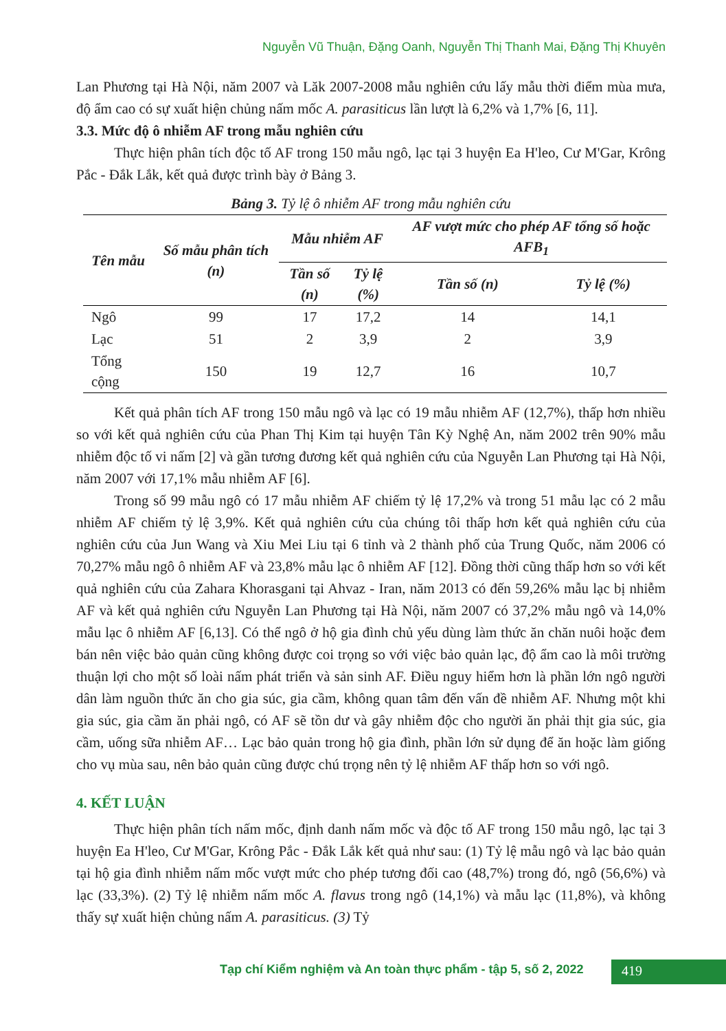Nguyễn Vũ Thuận, Đặng Oanh, Nguyễn Thị Thanh Mai, Đặng Thị Khuyên
Lan Phương tại Hà Nội, năm 2007 và Lăk 2007-2008 mẫu nghiên cứu lấy mẫu thời điểm mùa mưa, độ ẩm cao có sự xuất hiện chủng nấm mốc A. parasiticus lần lượt là 6,2% và 1,7% [6, 11].
3.3. Mức độ ô nhiễm AF trong mẫu nghiên cứu
Thực hiện phân tích độc tố AF trong 150 mẫu ngô, lạc tại 3 huyện Ea H'leo, Cư M'Gar, Krông Pắc - Đắk Lắk, kết quả được trình bày ở Bảng 3.
Bảng 3. Tỷ lệ ô nhiễm AF trong mẫu nghiên cứu
| Tên mẫu | Số mẫu phân tích (n) | Mẫu nhiễm AF | | AF vượt mức cho phép AF tổng số hoặc AFB<sub>1</sub> | |
| --- | --- | --- | --- | --- | --- |
| | | Tần số (n) | Tỷ lệ (%) | Tần số (n) | Tỷ lệ (%) |
| Ngô | 99 | 17 | 17,2 | 14 | 14,1 |
| Lạc | 51 | 2 | 3,9 | 2 | 3,9 |
| Tổng cộng | 150 | 19 | 12,7 | 16 | 10,7 |
Kết quả phân tích AF trong 150 mẫu ngô và lạc có 19 mẫu nhiễm AF (12,7%), thấp hơn nhiều so với kết quả nghiên cứu của Phan Thị Kim tại huyện Tân Kỳ Nghệ An, năm 2002 trên 90% mẫu nhiễm độc tố vi nấm [2] và gần tương đương kết quả nghiên cứu của Nguyễn Lan Phương tại Hà Nội, năm 2007 với 17,1% mẫu nhiễm AF [6].
Trong số 99 mẫu ngô có 17 mẫu nhiễm AF chiếm tỷ lệ 17,2% và trong 51 mẫu lạc có 2 mẫu nhiễm AF chiếm tỷ lệ 3,9%. Kết quả nghiên cứu của chúng tôi thấp hơn kết quả nghiên cứu của nghiên cứu của Jun Wang và Xiu Mei Liu tại 6 tỉnh và 2 thành phố của Trung Quốc, năm 2006 có 70,27% mẫu ngô ô nhiễm AF và 23,8% mẫu lạc ô nhiễm AF [12]. Đồng thời cũng thấp hơn so với kết quả nghiên cứu của Zahara Khorasgani tại Ahvaz - Iran, năm 2013 có đến 59,26% mẫu lạc bị nhiễm AF và kết quả nghiên cứu Nguyễn Lan Phương tại Hà Nội, năm 2007 có 37,2% mẫu ngô và 14,0% mẫu lạc ô nhiễm AF [6,13]. Có thể ngô ở hộ gia đình chủ yếu dùng làm thức ăn chăn nuôi hoặc đem bán nên việc bảo quản cũng không được coi trọng so với việc bảo quản lạc, độ ẩm cao là môi trường thuận lợi cho một số loài nấm phát triển và sản sinh AF. Điều nguy hiểm hơn là phần lớn ngô người dân làm nguồn thức ăn cho gia súc, gia cầm, không quan tâm đến vấn đề nhiễm AF. Nhưng một khi gia súc, gia cầm ăn phải ngô, có AF sẽ tồn dư và gây nhiễm độc cho người ăn phải thịt gia súc, gia cầm, uống sữa nhiễm AF… Lạc bảo quản trong hộ gia đình, phần lớn sử dụng để ăn hoặc làm giống cho vụ mùa sau, nên bảo quản cũng được chú trọng nên tỷ lệ nhiễm AF thấp hơn so với ngô.
4. KẾT LUẬN
Thực hiện phân tích nấm mốc, định danh nấm mốc và độc tố AF trong 150 mẫu ngô, lạc tại 3 huyện Ea H'leo, Cư M'Gar, Krông Pắc - Đắk Lắk kết quả như sau: (1) Tỷ lệ mẫu ngô và lạc bảo quản tại hộ gia đình nhiễm nấm mốc vượt mức cho phép tương đối cao (48,7%) trong đó, ngô (56,6%) và lạc (33,3%). (2) Tỷ lệ nhiễm nấm mốc A. flavus trong ngô (14,1%) và mẫu lạc (11,8%), và không thấy sự xuất hiện chủng nấm A. parasiticus. (3) Tỷ
Tạp chí Kiểm nghiệm và An toàn thực phẩm - tập 5, số 2, 2022
419